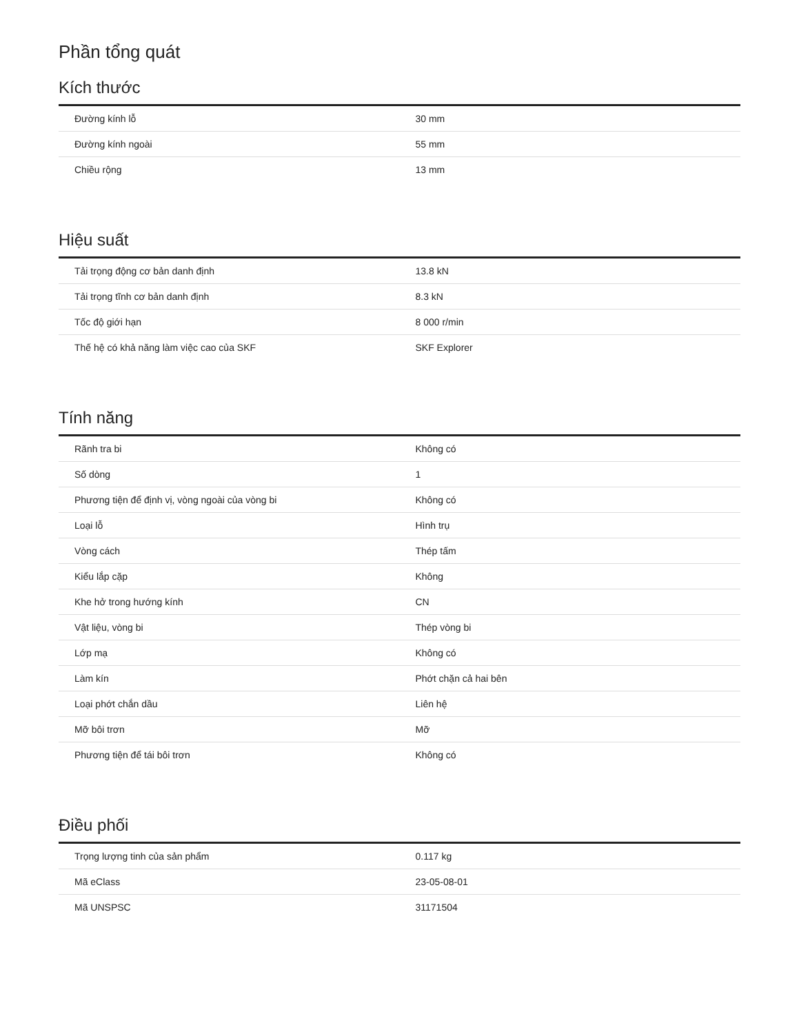Phần tổng quát
Kích thước
| Đường kính lỗ | 30 mm |
| Đường kính ngoài | 55 mm |
| Chiều rộng | 13 mm |
Hiệu suất
| Tải trọng động cơ bản danh định | 13.8 kN |
| Tải trọng tĩnh cơ bản danh định | 8.3 kN |
| Tốc độ giới hạn | 8 000 r/min |
| Thế hệ có khả năng làm việc cao của SKF | SKF Explorer |
Tính năng
| Rãnh tra bi | Không có |
| Số dòng | 1 |
| Phương tiện để định vị, vòng ngoài của vòng bi | Không có |
| Loại lỗ | Hình trụ |
| Vòng cách | Thép tấm |
| Kiểu lắp cặp | Không |
| Khe hở trong hướng kính | CN |
| Vật liệu, vòng bi | Thép vòng bi |
| Lớp mạ | Không có |
| Làm kín | Phớt chặn cả hai bên |
| Loại phớt chắn dầu | Liên hệ |
| Mỡ bôi trơn | Mỡ |
| Phương tiện để tái bôi trơn | Không có |
Điều phối
| Trọng lượng tinh của sản phẩm | 0.117 kg |
| Mã eClass | 23-05-08-01 |
| Mã UNSPSC | 31171504 |